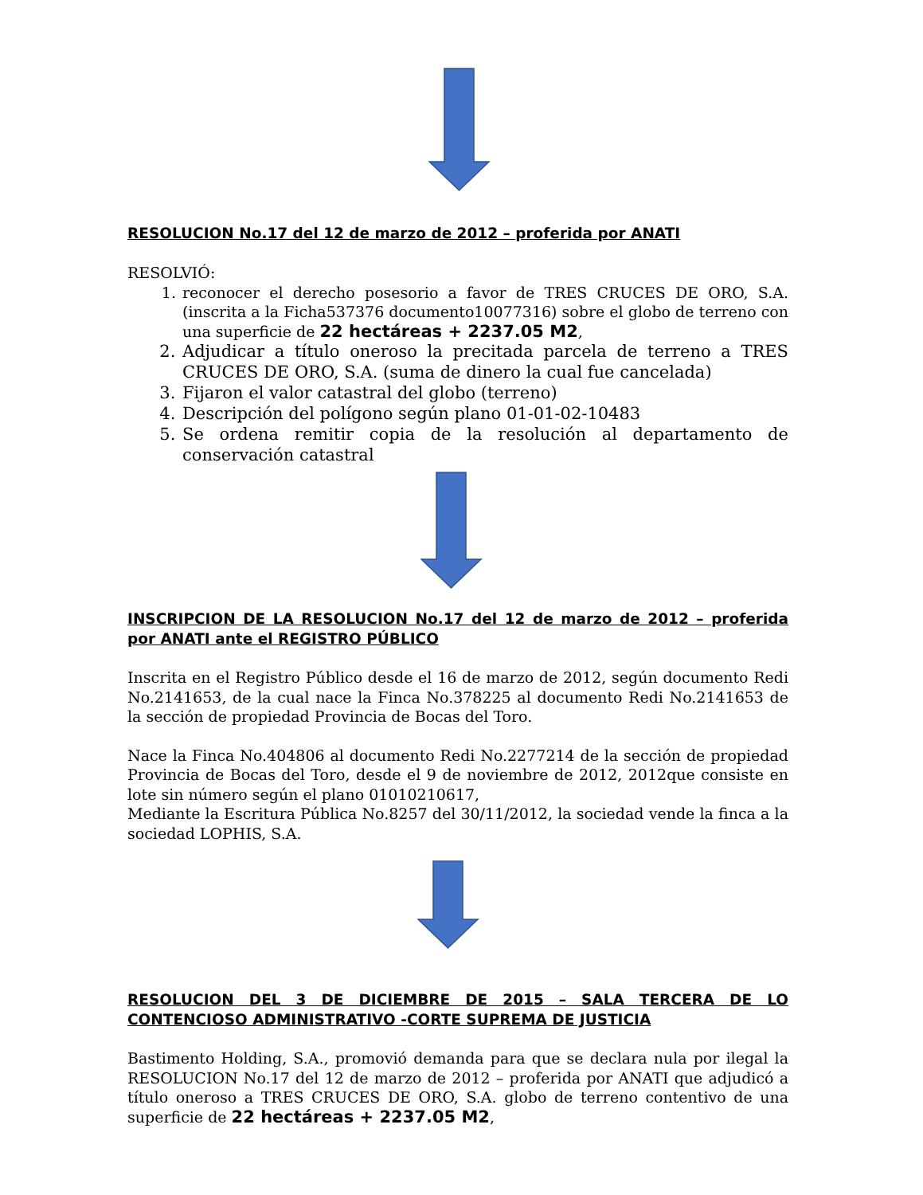RESOLUCION No.17 del 12 de marzo de 2012 – proferida por ANATI
RESOLVIÓ:
1. reconocer el derecho posesorio a favor de TRES CRUCES DE ORO, S.A. (inscrita a la Ficha537376 documento10077316) sobre el globo de terreno con una superficie de 22 hectáreas + 2237.05 M2,
2. Adjudicar a título oneroso la precitada parcela de terreno a TRES CRUCES DE ORO, S.A. (suma de dinero la cual fue cancelada)
3. Fijaron el valor catastral del globo (terreno)
4. Descripción del polígono según plano 01-01-02-10483
5. Se ordena remitir copia de la resolución al departamento de conservación catastral
INSCRIPCION DE LA RESOLUCION No.17 del 12 de marzo de 2012 – proferida por ANATI ante el REGISTRO PÚBLICO
Inscrita en el Registro Público desde el 16 de marzo de 2012, según documento Redi No.2141653, de la cual nace la Finca No.378225 al documento Redi No.2141653 de la sección de propiedad Provincia de Bocas del Toro.
Nace la Finca No.404806 al documento Redi No.2277214 de la sección de propiedad Provincia de Bocas del Toro, desde el 9 de noviembre de 2012, 2012que consiste en lote sin número según el plano 01010210617,
Mediante la Escritura Pública No.8257 del 30/11/2012, la sociedad vende la finca a la sociedad LOPHIS, S.A.
RESOLUCION DEL 3 DE DICIEMBRE DE 2015 – SALA TERCERA DE LO CONTENCIOSO ADMINISTRATIVO -CORTE SUPREMA DE JUSTICIA
Bastimento Holding, S.A., promovió demanda para que se declara nula por ilegal la RESOLUCION No.17 del 12 de marzo de 2012 – proferida por ANATI que adjudicó a título oneroso a TRES CRUCES DE ORO, S.A. globo de terreno contentivo de una superficie de 22 hectáreas + 2237.05 M2,